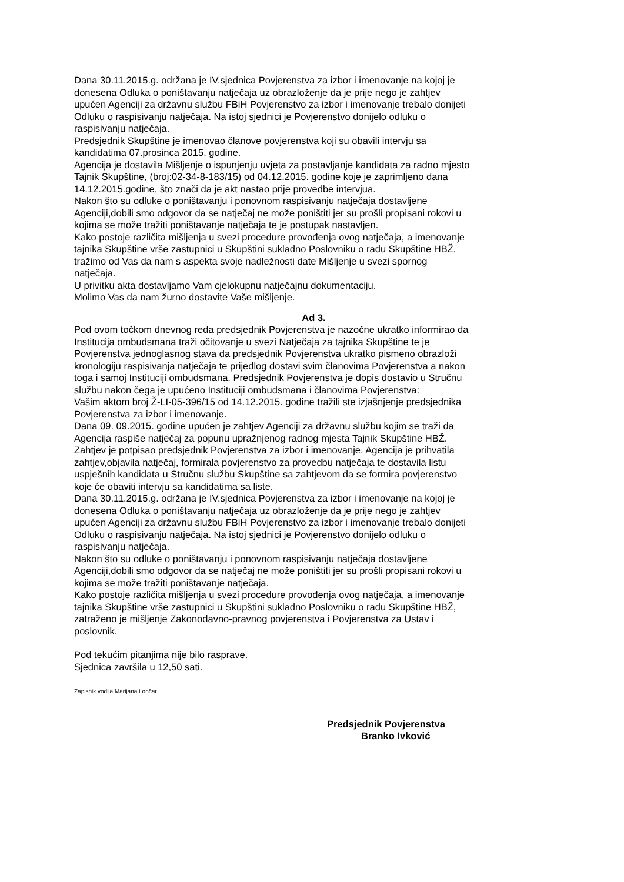Dana 30.11.2015.g. održana je IV.sjednica Povjerenstva za izbor i imenovanje na kojoj je
donesena Odluka o poništavanju natječaja uz obrazloženje da je prije nego je zahtjev
upućen Agenciji za državnu službu FBiH Povjerenstvo za izbor i imenovanje trebalo donijeti
Odluku o raspisivanju natječaja. Na istoj sjednici je Povjerenstvo donijelo odluku o
raspisivanju natječaja.
Predsjednik Skupštine je imenovao članove povjerenstva koji su obavili intervju sa
kandidatima 07.prosinca 2015. godine.
Agencija je dostavila Mišljenje o ispunjenju uvjeta za postavljanje kandidata za radno mjesto
Tajnik Skupštine, (broj:02-34-8-183/15) od 04.12.2015. godine koje je zaprimljeno dana
14.12.2015.godine, što znači da je akt nastao prije provedbe intervjua.
Nakon što su odluke o poništavanju i ponovnom raspisivanju natječaja dostavljene
Agenciji,dobili smo odgovor da se natječaj ne može poništiti jer su prošli propisani rokovi u
kojima se može tražiti poništavanje natječaja te je postupak nastavljen.
Kako postoje različita mišljenja u svezi procedure provođenja ovog natječaja, a imenovanje
tajnika Skupštine vrše zastupnici u Skupštini sukladno Poslovniku o radu Skupštine HBŽ,
tražimo od Vas da nam s aspekta svoje nadležnosti date Mišljenje u svezi spornog
natječaja.
U privitku akta dostavljamo Vam cjelokupnu natječajnu dokumentaciju.
Molimo Vas da nam žurno dostavite Vaše mišljenje.
Ad 3.
Pod ovom točkom dnevnog reda predsjednik Povjerenstva je nazočne ukratko informirao da
Institucija ombudsmana traži očitovanje u svezi Natječaja za tajnika Skupštine te je
Povjerenstva jednoglasnog stava da predsjednik Povjerenstva ukratko pismeno obrazloži
kronologiju raspisivanja natječaja te prijedlog dostavi svim članovima Povjerenstva a nakon
toga i samoj Instituciji ombudsmana. Predsjednik Povjerenstva je dopis dostavio u Stručnu
službu nakon čega je upućeno Instituciji ombudsmana i članovima Povjerenstva:
Vašim aktom broj Ž-LI-05-396/15 od 14.12.2015. godine tražili ste izjašnjenje predsjednika
Povjerenstva za izbor i imenovanje.
Dana 09. 09.2015. godine upućen je zahtjev Agenciji za državnu službu kojim se traži da
Agencija raspiše natječaj za popunu upražnjenog radnog mjesta Tajnik Skupštine HBŽ.
Zahtjev je potpisao predsjednik Povjerenstva za izbor i imenovanje. Agencija je prihvatila
zahtjev,objavila natječaj, formirala povjerenstvo za provedbu natječaja te dostavila listu
uspješnih kandidata u Stručnu službu Skupštine sa zahtjevom da se formira povjerenstvo
koje će obaviti intervju sa kandidatima sa liste.
Dana 30.11.2015.g. održana je IV.sjednica Povjerenstva za izbor i imenovanje na kojoj je
donesena Odluka o poništavanju natječaja uz obrazloženje da je prije nego je zahtjev
upućen Agenciji za državnu službu FBiH Povjerenstvo za izbor i imenovanje trebalo donijeti
Odluku o raspisivanju natječaja. Na istoj sjednici je Povjerenstvo donijelo odluku o
raspisivanju natječaja.
Nakon što su odluke o poništavanju i ponovnom raspisivanju natječaja dostavljene
Agenciji,dobili smo odgovor da se natječaj ne može poništiti jer su prošli propisani rokovi u
kojima se može tražiti poništavanje natječaja.
Kako postoje različita mišljenja u svezi procedure provođenja ovog natječaja, a imenovanje
tajnika Skupštine vrše zastupnici u Skupštini sukladno Poslovniku o radu Skupštine HBŽ,
zatraženo je mišljenje Zakonodavno-pravnog povjerenstva i Povjerenstva za Ustav i
poslovnik.
Pod tekućim pitanjima nije bilo rasprave.
Sjednica završila u 12,50 sati.
Zapisnik vodila Marijana Lončar.
Predsjednik Povjerenstva
Branko Ivković